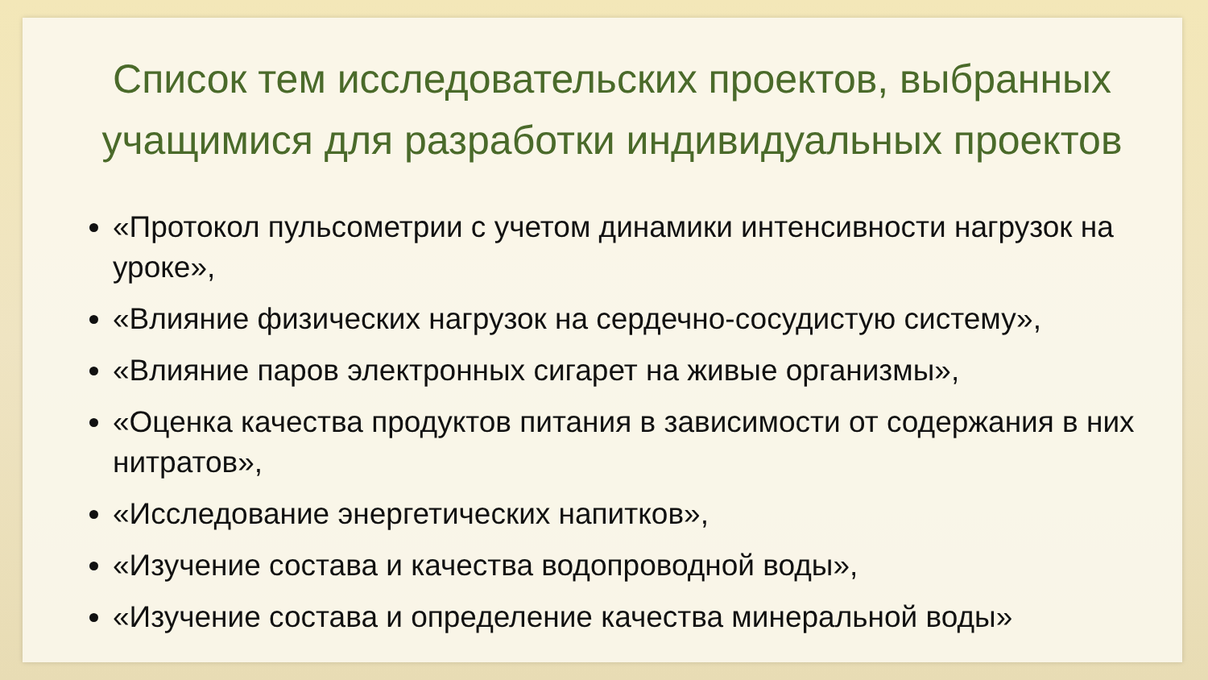Список тем исследовательских проектов, выбранных учащимися для разработки индивидуальных проектов
«Протокол пульсометрии с учетом динамики интенсивности нагрузок на уроке»,
«Влияние физических нагрузок на сердечно-сосудистую систему»,
«Влияние паров электронных сигарет на живые организмы»,
«Оценка качества продуктов питания в зависимости от содержания в них нитратов»,
«Исследование энергетических напитков»,
«Изучение состава и качества водопроводной воды»,
«Изучение состава и определение качества минеральной воды»